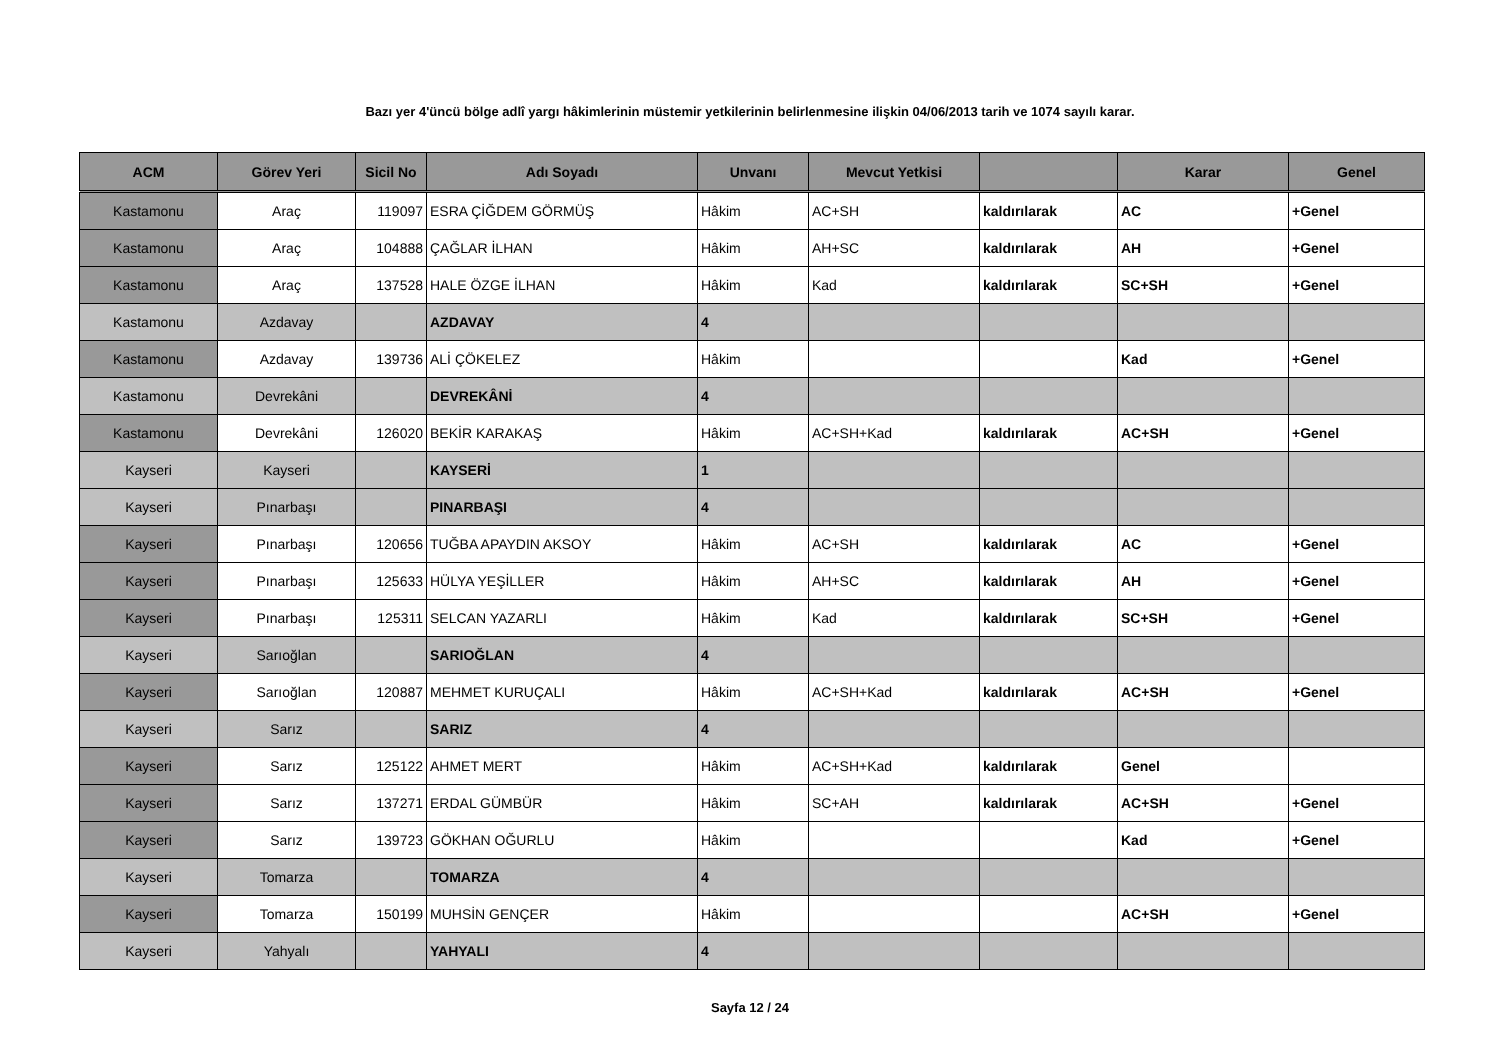Bazı yer 4'üncü bölge adlî yargı hâkimlerinin müstemir yetkilerinin belirlenmesine ilişkin 04/06/2013 tarih ve 1074 sayılı karar.
| ACM | Görev Yeri | Sicil No | Adı Soyadı | Unvanı | Mevcut Yetkisi | | Karar | Genel |
| --- | --- | --- | --- | --- | --- | --- | --- | --- |
| Kastamonu | Araç | 119097 | ESRA ÇİĞDEM GÖRMÜŞ | Hâkim | AC+SH | kaldırılarak | AC | +Genel |
| Kastamonu | Araç | 104888 | ÇAĞLAR İLHAN | Hâkim | AH+SC | kaldırılarak | AH | +Genel |
| Kastamonu | Araç | 137528 | HALE ÖZGE İLHAN | Hâkim | Kad | kaldırılarak | SC+SH | +Genel |
| Kastamonu | Azdavay | | AZDAVAY | 4 | | | | |
| Kastamonu | Azdavay | 139736 | ALİ ÇÖKELEZ | Hâkim | | | Kad | +Genel |
| Kastamonu | Devrekâni | | DEVREKÂNİ | 4 | | | | |
| Kastamonu | Devrekâni | 126020 | BEKİR KARAKAŞ | Hâkim | AC+SH+Kad | kaldırılarak | AC+SH | +Genel |
| Kayseri | Kayseri | | KAYSERİ | 1 | | | | |
| Kayseri | Pınarbaşı | | PINARBAŞI | 4 | | | | |
| Kayseri | Pınarbaşı | 120656 | TUĞBA APAYDIN AKSOY | Hâkim | AC+SH | kaldırılarak | AC | +Genel |
| Kayseri | Pınarbaşı | 125633 | HÜLYA YEŞİLLER | Hâkim | AH+SC | kaldırılarak | AH | +Genel |
| Kayseri | Pınarbaşı | 125311 | SELCAN YAZARLI | Hâkim | Kad | kaldırılarak | SC+SH | +Genel |
| Kayseri | Sarıoğlan | | SARIOĞLAN | 4 | | | | |
| Kayseri | Sarıoğlan | 120887 | MEHMET KURUÇALI | Hâkim | AC+SH+Kad | kaldırılarak | AC+SH | +Genel |
| Kayseri | Sarız | | SARIZ | 4 | | | | |
| Kayseri | Sarız | 125122 | AHMET MERT | Hâkim | AC+SH+Kad | kaldırılarak | Genel | |
| Kayseri | Sarız | 137271 | ERDAL GÜMBÜR | Hâkim | SC+AH | kaldırılarak | AC+SH | +Genel |
| Kayseri | Sarız | 139723 | GÖKHAN OĞURLU | Hâkim | | | Kad | +Genel |
| Kayseri | Tomarza | | TOMARZA | 4 | | | | |
| Kayseri | Tomarza | 150199 | MUHSİN GENÇER | Hâkim | | | AC+SH | +Genel |
| Kayseri | Yahyalı | | YAHYALI | 4 | | | | |
Sayfa 12 / 24